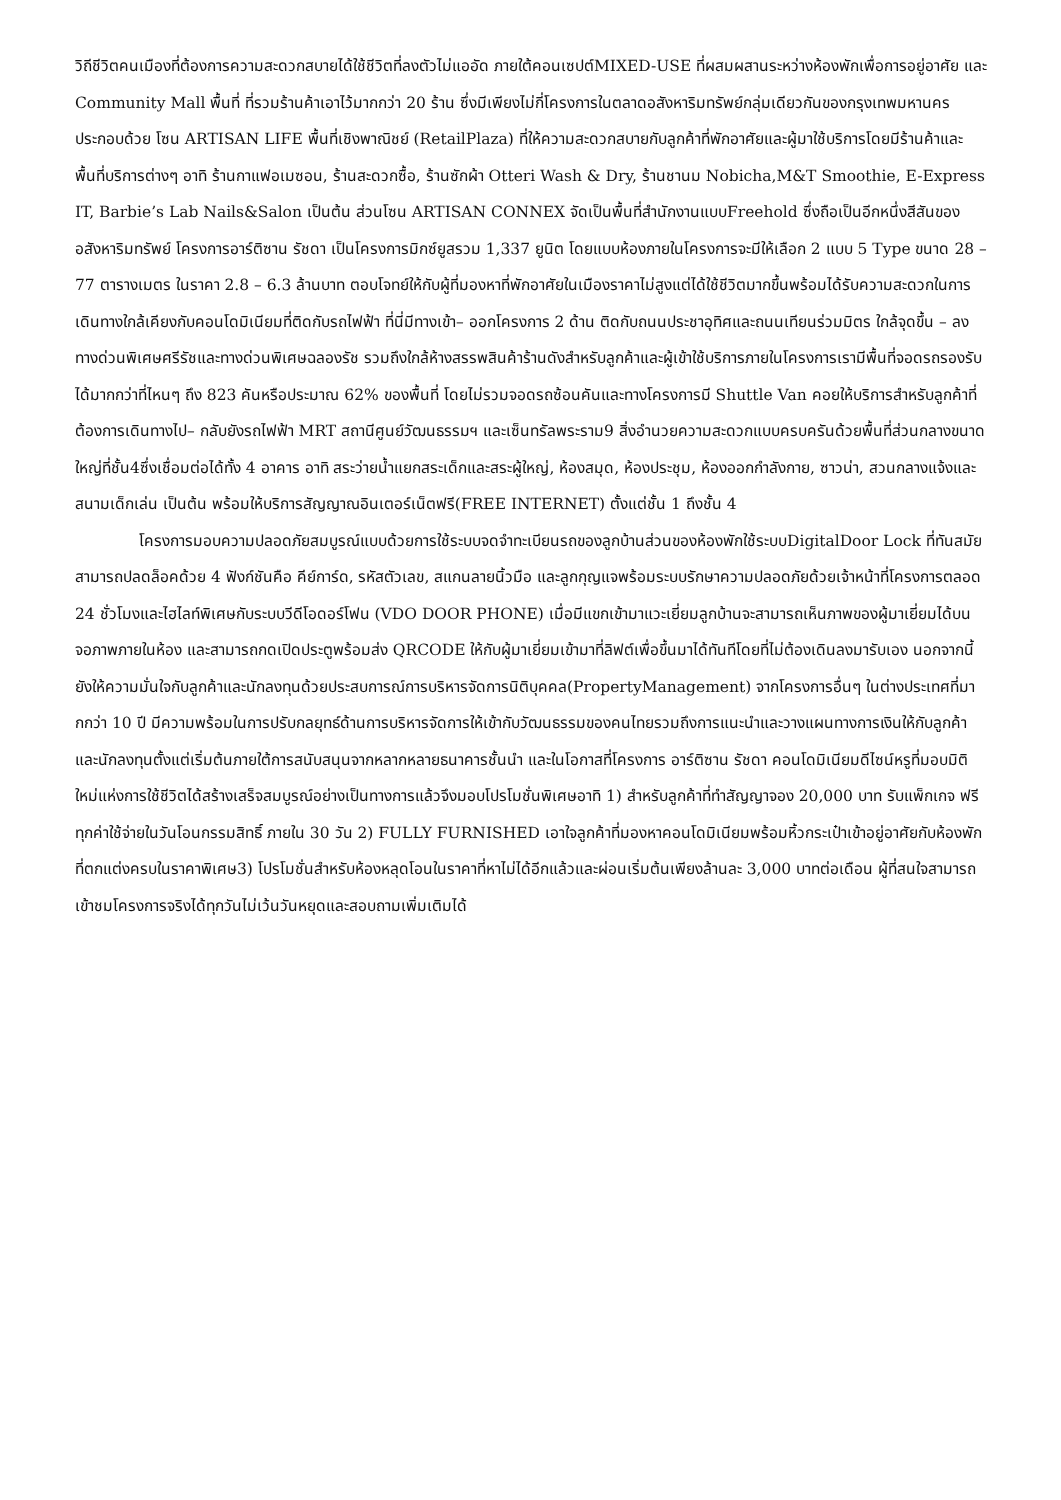วิถีชีวิตคนเมืองที่ต้องการความสะดวกสบายได้ใช้ชีวิตที่ลงตัวไม่แออัด ภายใต้คอนเซปต์MIXED-USE ที่ผสมผสานระหว่างห้องพักเพื่อการอยู่อาศัย และ Community Mall พื้นที่ ที่รวมร้านค้าเอาไว้มากกว่า 20 ร้าน ซึ่งมีเพียงไม่กี่โครงการในตลาดอสังหาริมทรัพย์กลุ่มเดียวกันของกรุงเทพมหานครประกอบด้วย โซน ARTISAN LIFE พื้นที่เชิงพาณิชย์ (RetailPlaza) ที่ให้ความสะดวกสบายกับลูกค้าที่พักอาศัยและผู้มาใช้บริการโดยมีร้านค้าและพื้นที่บริการต่างๆ อาทิ ร้านกาแฟอเมซอน, ร้านสะดวกซื้อ, ร้านซักผ้า Otteri Wash & Dry, ร้านชานม Nobicha,M&T Smoothie, E-Express IT, Barbie’s Lab Nails&Salon เป็นต้น ส่วนโซน ARTISAN CONNEX จัดเป็นพื้นที่สำนักงานแบบFreehold ซึ่งถือเป็นอีกหนึ่งสีสันของอสังหาริมทรัพย์ โครงการอาร์ติซาน รัชดา เป็นโครงการมิกซ์ยูสรวม 1,337 ยูนิต โดยแบบห้องภายในโครงการจะมีให้เลือก 2 แบบ 5 Type ขนาด 28 – 77 ตารางเมตร ในราคา 2.8 – 6.3 ล้านบาท ตอบโจทย์ให้กับผู้ที่มองหาที่พักอาศัยในเมืองราคาไม่สูงแต่ได้ใช้ชีวิตมากขึ้นพร้อมได้รับความสะดวกในการเดินทางใกล้เคียงกับคอนโดมิเนียมที่ติดกับรถไฟฟ้า ที่นี่มีทางเข้า– ออกโครงการ 2 ด้าน ติดกับถนนประชาอุทิศและถนนเทียนร่วมมิตร ใกล้จุดขึ้น – ลงทางด่วนพิเศษศรีรัชและทางด่วนพิเศษฉลองรัช รวมถึงใกล้ห้างสรรพสินค้าร้านดังสำหรับลูกค้าและผู้เข้าใช้บริการภายในโครงการเรามีพื้นที่จอดรถรองรับได้มากกว่าที่ไหนๆ ถึง 823 คันหรือประมาณ 62% ของพื้นที่ โดยไม่รวมจอดรถซ้อนคันและทางโครงการมี Shuttle Van คอยให้บริการสำหรับลูกค้าที่ต้องการเดินทางไป– กลับยังรถไฟฟ้า MRT สถานีศูนย์วัฒนธรรมฯ และเซ็นทรัลพระราม9 สิ่งอำนวยความสะดวกแบบครบครันด้วยพื้นที่ส่วนกลางขนาดใหญ่ที่ชั้น4ซึ่งเชื่อมต่อได้ทั้ง 4 อาคาร อาทิ สระว่ายน้ำแยกสระเด็กและสระผู้ใหญ่, ห้องสมุด, ห้องประชุม, ห้องออกกำลังกาย, ซาวน่า, สวนกลางแจ้งและสนามเด็กเล่น เป็นต้น พร้อมให้บริการสัญญาณอินเตอร์เน็ตฟรี(FREE INTERNET) ตั้งแต่ชั้น 1 ถึงชั้น 4
โครงการมอบความปลอดภัยสมบูรณ์แบบด้วยการใช้ระบบจดจำทะเบียนรถของลูกบ้านส่วนของห้องพักใช้ระบบDigitalDoor Lock ที่ทันสมัย สามารถปลดล็อคด้วย 4 ฟังก์ชันคือ คีย์การ์ด, รหัสตัวเลข, สแกนลายนิ้วมือ และลูกกุญแจพร้อมระบบรักษาความปลอดภัยด้วยเจ้าหน้าที่โครงการตลอด 24 ชั่วโมงและไฮไลท์พิเศษกับระบบวีดีโอดอร์โฟน (VDO DOOR PHONE) เมื่อมีแขกเข้ามาแวะเยี่ยมลูกบ้านจะสามารถเห็นภาพของผู้มาเยี่ยมได้บนจอภาพภายในห้อง และสามารถกดเปิดประตูพร้อมส่ง QRCODE ให้กับผู้มาเยี่ยมเข้ามาที่ลิฟต์เพื่อขึ้นมาได้ทันทีโดยที่ไม่ต้องเดินลงมารับเอง นอกจากนี้ยังให้ความมั่นใจกับลูกค้าและนักลงทุนด้วยประสบการณ์การบริหารจัดการนิติบุคคล(PropertyManagement) จากโครงการอื่นๆ ในต่างประเทศที่มากกว่า 10 ปี มีความพร้อมในการปรับกลยุทธ์ด้านการบริหารจัดการให้เข้ากับวัฒนธรรมของคนไทยรวมถึงการแนะนำและวางแผนทางการเงินให้กับลูกค้าและนักลงทุนตั้งแต่เริ่มต้นภายใต้การสนับสนุนจากหลากหลายธนาคารชั้นนำ และในโอกาสที่โครงการ อาร์ติซาน รัชดา คอนโดมิเนียมดีไซน์หรูที่มอบมิติใหม่แห่งการใช้ชีวิตได้สร้างเสร็จสมบูรณ์อย่างเป็นทางการแล้วจึงมอบโปรโมชั่นพิเศษอาทิ 1) สำหรับลูกค้าที่ทำสัญญาจอง 20,000 บาท รับแพ็กเกจ ฟรีทุกค่าใช้จ่ายในวันโอนกรรมสิทธิ์ ภายใน 30 วัน 2) FULLY FURNISHED เอาใจลูกค้าที่มองหาคอนโดมิเนียมพร้อมหิ้วกระเป๋าเข้าอยู่อาศัยกับห้องพักที่ตกแต่งครบในราคาพิเศษ3) โปรโมชั่นสำหรับห้องหลุดโอนในราคาที่หาไม่ได้อีกแล้วและผ่อนเริ่มต้นเพียงล้านละ 3,000 บาทต่อเดือน ผู้ที่สนใจสามารถเข้าชมโครงการจริงได้ทุกวันไม่เว้นวันหยุดและสอบถามเพิ่มเติมได้